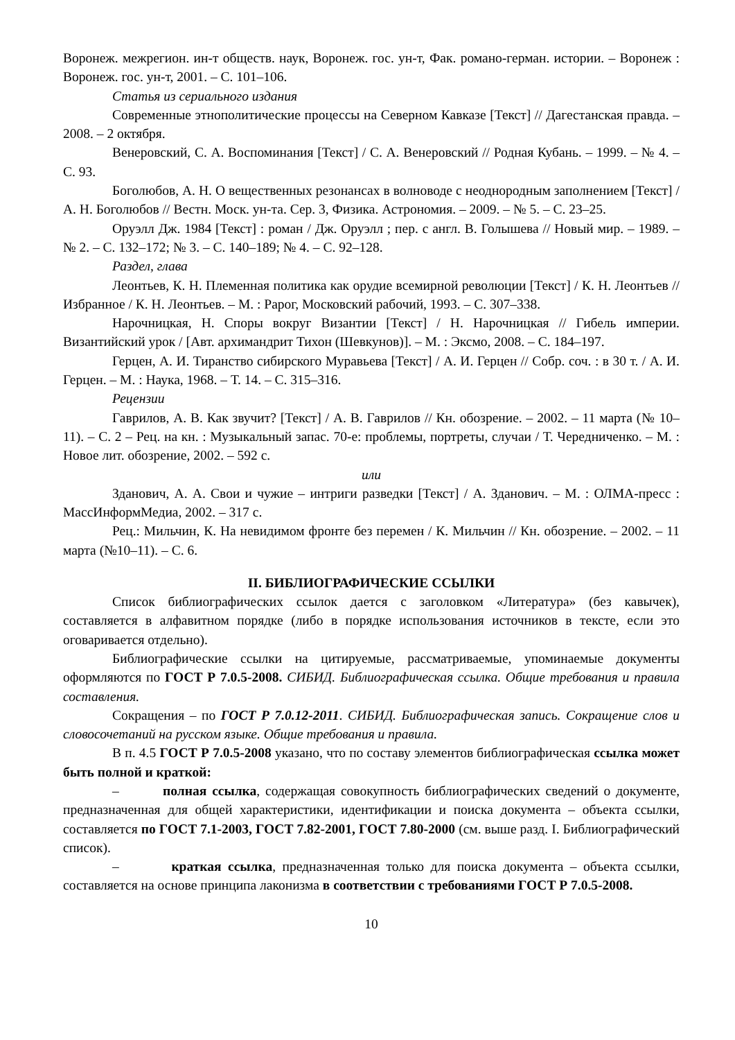Воронеж. межрегион. ин-т обществ. наук, Воронеж. гос. ун-т, Фак. романо-герман. истории. – Воронеж : Воронеж. гос. ун-т, 2001. – С. 101–106.
Статья из сериального издания
Современные этнополитические процессы на Северном Кавказе [Текст] // Дагестанская правда. – 2008. – 2 октября.
Венеровский, С. А. Воспоминания [Текст] / С. А. Венеровский // Родная Кубань. – 1999. – № 4. – С. 93.
Боголюбов, А. Н. О вещественных резонансах в волноводе с неоднородным заполнением [Текст] / А. Н. Боголюбов // Вестн. Моск. ун-та. Сер. 3, Физика. Астрономия. – 2009. – № 5. – С. 23–25.
Оруэлл Дж. 1984 [Текст] : роман / Дж. Оруэлл ; пер. с англ. В. Голышева // Новый мир. – 1989. – № 2. – С. 132–172; № 3. – С. 140–189; № 4. – С. 92–128.
Раздел, глава
Леонтьев, К. Н. Племенная политика как орудие всемирной революции [Текст] / К. Н. Леонтьев // Избранное / К. Н. Леонтьев. – М. : Рарог, Московский рабочий, 1993. – С. 307–338.
Нарочницкая, Н. Споры вокруг Византии [Текст] / Н. Нарочницкая // Гибель империи. Византийский урок / [Авт. архимандрит Тихон (Шевкунов)]. – М. : Эксмо, 2008. – С. 184–197.
Герцен, А. И. Тиранство сибирского Муравьева [Текст] / А. И. Герцен // Собр. соч. : в 30 т. / А. И. Герцен. – М. : Наука, 1968. – Т. 14. – С. 315–316.
Рецензии
Гаврилов, А. В. Как звучит? [Текст] / А. В. Гаврилов // Кн. обозрение. – 2002. – 11 марта (№ 10–11). – С. 2 – Рец. на кн. : Музыкальный запас. 70-е: проблемы, портреты, случаи / Т. Чередниченко. – М. : Новое лит. обозрение, 2002. – 592 с.
или
Зданович, А. А. Свои и чужие – интриги разведки [Текст] / А. Зданович. – М. : ОЛМА-пресс : МассИнформМедиа, 2002. – 317 с.
Рец.: Мильчин, К. На невидимом фронте без перемен / К. Мильчин // Кн. обозрение. – 2002. – 11 марта (№10–11). – С. 6.
II. БИБЛИОГРАФИЧЕСКИЕ ССЫЛКИ
Список библиографических ссылок дается с заголовком «Литература» (без кавычек), составляется в алфавитном порядке (либо в порядке использования источников в тексте, если это оговаривается отдельно).
Библиографические ссылки на цитируемые, рассматриваемые, упоминаемые документы оформляются по ГОСТ Р 7.0.5-2008. СИБИД. Библиографическая ссылка. Общие требования и правила составления.
Сокращения – по ГОСТ Р 7.0.12-2011. СИБИД. Библиографическая запись. Сокращение слов и словосочетаний на русском языке. Общие требования и правила.
В п. 4.5 ГОСТ Р 7.0.5-2008 указано, что по составу элементов библиографическая ссылка может быть полной и краткой:
– полная ссылка, содержащая совокупность библиографических сведений о документе, предназначенная для общей характеристики, идентификации и поиска документа – объекта ссылки, составляется по ГОСТ 7.1-2003, ГОСТ 7.82-2001, ГОСТ 7.80-2000 (см. выше разд. I. Библиографический список).
– краткая ссылка, предназначенная только для поиска документа – объекта ссылки, составляется на основе принципа лаконизма в соответствии с требованиями ГОСТ Р 7.0.5-2008.
10